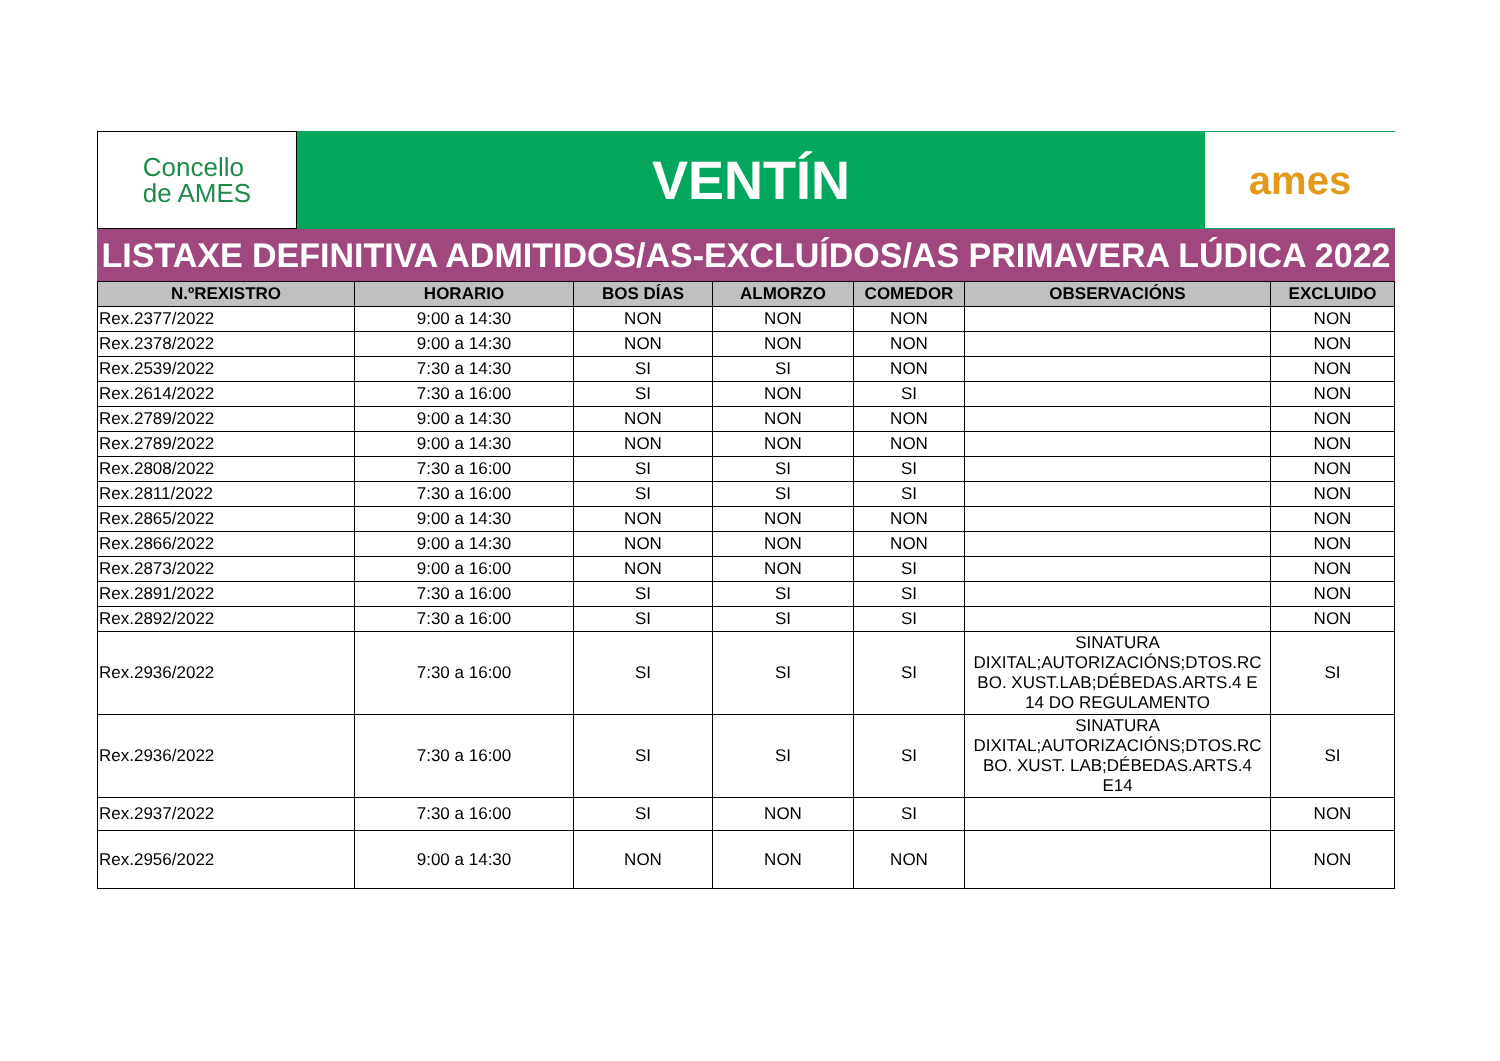Concello
de AMES
VENTÍN
ames
LISTAXE DEFINITIVA ADMITIDOS/AS-EXCLUÍDOS/AS PRIMAVERA LÚDICA 2022
| N.ºREXISTRO | HORARIO | BOS DÍAS | ALMORZO | COMEDOR | OBSERVACIÓNS | EXCLUIDO |
| --- | --- | --- | --- | --- | --- | --- |
| Rex.2377/2022 | 9:00 a 14:30 | NON | NON | NON | | NON |
| Rex.2378/2022 | 9:00 a 14:30 | NON | NON | NON | | NON |
| Rex.2539/2022 | 7:30 a 14:30 | SI | SI | NON | | NON |
| Rex.2614/2022 | 7:30 a 16:00 | SI | NON | SI | | NON |
| Rex.2789/2022 | 9:00 a 14:30 | NON | NON | NON | | NON |
| Rex.2789/2022 | 9:00 a 14:30 | NON | NON | NON | | NON |
| Rex.2808/2022 | 7:30 a 16:00 | SI | SI | SI | | NON |
| Rex.2811/2022 | 7:30 a 16:00 | SI | SI | SI | | NON |
| Rex.2865/2022 | 9:00 a 14:30 | NON | NON | NON | | NON |
| Rex.2866/2022 | 9:00 a 14:30 | NON | NON | NON | | NON |
| Rex.2873/2022 | 9:00 a 16:00 | NON | NON | SI | | NON |
| Rex.2891/2022 | 7:30 a 16:00 | SI | SI | SI | | NON |
| Rex.2892/2022 | 7:30 a 16:00 | SI | SI | SI | | NON |
| Rex.2936/2022 | 7:30 a 16:00 | SI | SI | SI | SINATURA DIXITAL;AUTORIZACIÓNS;DTOS.RC BO. XUST.LAB;DÉBEDAS.ARTS.4 E 14 DO REGULAMENTO | SI |
| Rex.2936/2022 | 7:30 a 16:00 | SI | SI | SI | SINATURA DIXITAL;AUTORIZACIÓNS;DTOS.RC BO. XUST. LAB;DÉBEDAS.ARTS.4 E14 | SI |
| Rex.2937/2022 | 7:30 a 16:00 | SI | NON | SI | | NON |
| Rex.2956/2022 | 9:00 a 14:30 | NON | NON | NON | | NON |